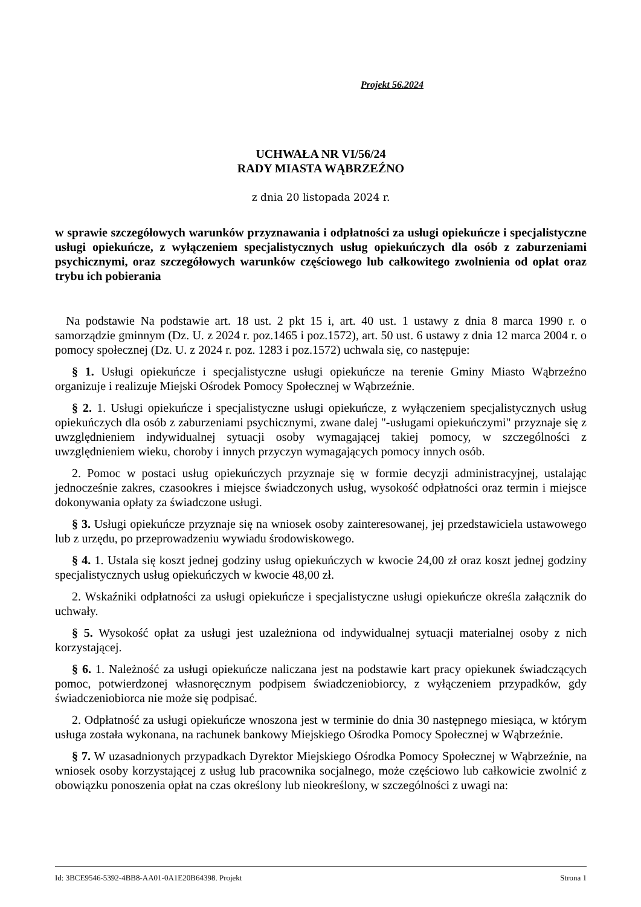Projekt 56.2024
UCHWAŁA NR VI/56/24
RADY MIASTA WĄBRZEŹNO
z dnia 20 listopada 2024 r.
w sprawie szczegółowych warunków przyznawania i odpłatności za usługi opiekuńcze i specjalistyczne usługi opiekuńcze, z wyłączeniem specjalistycznych usług opiekuńczych dla osób z zaburzeniami psychicznymi, oraz szczegółowych warunków częściowego lub całkowitego zwolnienia od opłat oraz trybu ich pobierania
Na podstawie Na podstawie art. 18 ust. 2 pkt 15 i, art. 40 ust. 1 ustawy z dnia 8 marca 1990 r. o samorządzie gminnym (Dz. U. z 2024 r. poz.1465 i poz.1572), art. 50 ust. 6 ustawy z dnia 12 marca 2004 r. o pomocy społecznej (Dz. U. z 2024 r. poz. 1283 i poz.1572) uchwala się, co następuje:
§ 1. Usługi opiekuńcze i specjalistyczne usługi opiekuńcze na terenie Gminy Miasto Wąbrzeźno organizuje i realizuje Miejski Ośrodek Pomocy Społecznej w Wąbrzeźnie.
§ 2. 1. Usługi opiekuńcze i specjalistyczne usługi opiekuńcze, z wyłączeniem specjalistycznych usług opiekuńczych dla osób z zaburzeniami psychicznymi, zwane dalej "-usługami opiekuńczymi" przyznaje się z uwzględnieniem indywidualnej sytuacji osoby wymagającej takiej pomocy, w szczególności z uwzględnieniem wieku, choroby i innych przyczyn wymagających pomocy innych osób.
2. Pomoc w postaci usług opiekuńczych przyznaje się w formie decyzji administracyjnej, ustalając jednocześnie zakres, czasookres i miejsce świadczonych usług, wysokość odpłatności oraz termin i miejsce dokonywania opłaty za świadczone usługi.
§ 3. Usługi opiekuńcze przyznaje się na wniosek osoby zainteresowanej, jej przedstawiciela ustawowego lub z urzędu, po przeprowadzeniu wywiadu środowiskowego.
§ 4. 1. Ustala się koszt jednej godziny usług opiekuńczych w kwocie 24,00 zł oraz koszt jednej godziny specjalistycznych usług opiekuńczych w kwocie 48,00 zł.
2. Wskaźniki odpłatności za usługi opiekuńcze i specjalistyczne usługi opiekuńcze określa załącznik do uchwały.
§ 5. Wysokość opłat za usługi jest uzależniona od indywidualnej sytuacji materialnej osoby z nich korzystającej.
§ 6. 1. Należność za usługi opiekuńcze naliczana jest na podstawie kart pracy opiekunek świadczących pomoc, potwierdzonej własnoręcznym podpisem świadczeniobiorcy, z wyłączeniem przypadków, gdy świadczeniobiorca nie może się podpisać.
2. Odpłatność za usługi opiekuńcze wnoszona jest w terminie do dnia 30 następnego miesiąca, w którym usługa została wykonana, na rachunek bankowy Miejskiego Ośrodka Pomocy Społecznej w Wąbrzeźnie.
§ 7. W uzasadnionych przypadkach Dyrektor Miejskiego Ośrodka Pomocy Społecznej w Wąbrzeźnie, na wniosek osoby korzystającej z usług lub pracownika socjalnego, może częściowo lub całkowicie zwolnić z obowiązku ponoszenia opłat na czas określony lub nieokreślony, w szczególności z uwagi na:
Id: 3BCE9546-5392-4BB8-AA01-0A1E20B64398. Projekt Strona 1